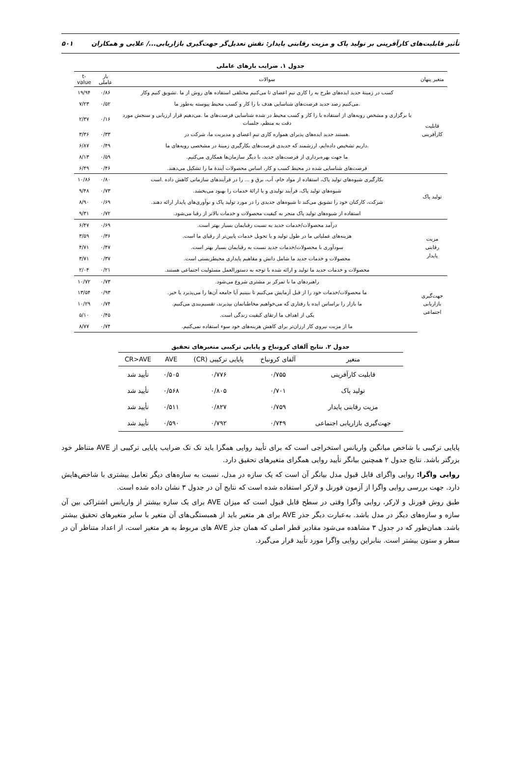تأثیر قابلیت‌های کارآفرینی بر تولید پاک و مزیت رقابتی پایدار: نقش تعدیل‌گر جهت‌گیری بازاریابی.../ علایی و همکاران ۵۰۱
جدول ۱. ضرایب بارهای عاملی
| متغیر پنهان | سوالات | بار عاملی | t-value |
| --- | --- | --- | --- |
| قابلیت کارآفرینی | کسب در زمینهٔ جدید ایده‌های طرح به را کاری تیمِ اعضای تا می‌کنیم مختلفی استفاده های روش از ما .تشویق کنیم وکار | ۰/۸۶ | ۱۹/۹۴ |
| | .می‌کنیم رصد جدید فرصت‌های شناسایی هدف با را کار و کسب محیط پیوسته به‌طور ما | ۰/۵۲ | ۷/۲۳ |
| | یا برگزاری و مشخص رویه‌های از استفاده با را کار و کسب محیط در شده شناسایی فرصت‌های ما .می‌دهیم قرار ارزیابی و سنجش مورد دقت به منظم، جلسات | ۰/۱۶ | ۲/۳۷ |
| | .هستند جدید ایده‌های پذیرای همواره کاری تیمِ اعضای و مدیریت ما، شرکت در | ۰/۳۳ | ۳/۳۶ |
| | .داریم تشخیص داده‌ایم، ارزشمند که جدیدی فرصت‌های بکارگیری زمینهٔ در مشخصی رویه‌های ما | ۰/۴۹ | ۶/۸۷ |
| | ما جهت بهره‌برداری از فرصت‌های جدید، با دیگر سازمان‌ها همکاری می‌کنیم. | ۰/۵۹ | ۸/۱۳ |
| | فرصت‌های شناسایی شده در محیط کسب و کار، اساس محصولات آیندهٔ ما را تشکیل می‌دهند. | ۰/۴۶ | ۶/۴۹ |
| تولید پاک | بکارگیری شیوه‌های تولید پاک، استفاده از مواد خام، آب، برق و ... را در فرآیندهای سازمانی کاهش داده .است | ۰/۸۰ | ۱۰/۸۶ |
| | شیوه‌های تولید پاک، فرآیند تولیدی و یا ارائهٔ خدمات را بهبود می‌بخشد. | ۰/۷۳ | ۹/۴۸ |
| | شرکت، کارکنان خود را تشویق می‌کند تا شیوه‌های جدیدی را در مورد تولید پاک و نوآوری‌های پایدار ارائه دهند. | ۰/۶۹ | ۸/۹۰ |
| | استفاده از شیوه‌های تولید پاک منجر به کیفیت محصولات و خدمات بالاتر از رقبا می‌شود. | ۰/۷۲ | ۹/۳۱ |
| مزیت رقابتی پایدار | درآمد محصولات/خدمات جدید به نسبت رقبایمان بسیار بهتر است. | ۰/۶۹ | ۶/۴۷ |
| | هزینه‌های عملیاتی ما در طول تولید و یا تحویل خدمات پایین‌تر از رقبای ما است. | ۰/۳۶ | ۳/۵۹ |
| | سودآوری با محصولات/خدمات جدید نسبت به رقبایمان بسیار بهتر است. | ۰/۴۷ | ۴/۷۱ |
| | محصولات و خدمات جدید ما شامل دانش و مفاهیم پایداری محیطزیستی است. | ۰/۳۷ | ۳/۷۱ |
| | محصولات و خدمات جدید ما تولید و ارائه شده با توجه به دستورالعمل مسئولیت اجتماعی هستند. | ۰/۲۱ | ۲/۰۴ |
| جهت‌گیری بازاریابی اجتماعی | راهبردهای ما با تمرکز بر مشتری شروع می‌شود. | ۰/۷۳ | ۱۰/۷۲ |
| | ما محصولات/خدمات خود را از قبل آزمایش می‌کنیم تا ببینیم آیا جامعه آن‌ها را می‌پذیرد یا خیر. | ۰/۹۳ | ۱۳/۵۴ |
| | ما بازار را براساس ایده یا رفتاری که می‌خواهیم مخاطبانمان بپذیرند، تقسیم‌بندی می‌کنیم. | ۰/۷۴ | ۱۰/۲۹ |
| | یکی از اهداف ما ارتقای کیفیت زندگی است. | ۰/۴۵ | ۵/۱۰ |
| | ما از مزیت نیروی کار ارزان‌تر برای کاهش هزینه‌های خود سوء استفاده نمی‌کنیم. | ۰/۷۴ | ۸/۷۷ |
جدول ۲. نتایج آلفای کرونباخ و پایایی ترکیبی متغیرهای تحقیق
| متغیر | آلفای کرونباخ | پایایی ترکیبی (CR) | AVE | CR>AVE |
| --- | --- | --- | --- | --- |
| قابلیت کارآفرینی | ۰/۷۵۵ | ۰/۷۷۶ | ۰/۵۰۵ | تأیید شد |
| تولید پاک | ۰/۷۰۱ | ۰/۸۰۵ | ۰/۵۶۸ | تأیید شد |
| مزیت رقابتی پایدار | ۰/۷۵۹ | ۰/۸۲۷ | ۰/۵۱۱ | تأیید شد |
| جهت‌گیری بازاریابی اجتماعی | ۰/۷۴۹ | ۰/۷۹۲ | ۰/۵۹۰ | تأیید شد |
پایایی ترکیبی با شاخص میانگین واریانس استخراجی است که برای تأیید روایی همگرا باید تک تک ضرایب پایایی ترکیبی از AVE متناظر خود بزرگتر باشد. نتایج جدول ۲ همچنین بیانگر تأیید روایی همگرای متغیرهای تحقیق دارد.
روایی واگرا: روایی واگرای قابل قبول مدل بیانگر آن است که یک سازه در مدل، نسبت به سازه‌های دیگر تعامل بیشتری با شاخص‌هایش دارد. جهت بررسی روایی واگرا از آزمون فورنل و لارکر استفاده شده است که نتایج آن در جدول ۳ نشان داده شده است.
طبق روش فورنل و لارکر، روایی واگرا وقتی در سطح قابل قبول است که میزان AVE برای یک سازه بیشتر از واریانس اشتراکی بین آن سازه و سازه‌های دیگر در مدل باشد. به‌عبارت دیگر جذر AVE برای هر متغیر باید از همبستگی‌های آن متغیر با سایر متغیرهای تحقیق بیشتر باشد. همان‌طور که در جدول ۳ مشاهده می‌شود مقادیر قطر اصلی که همان جذر AVE های مربوط به هر متغیر است، از اعداد متناظر آن در سطر و ستون بیشتر است. بنابراین روایی واگرا مورد تأیید قرار می‌گیرد.